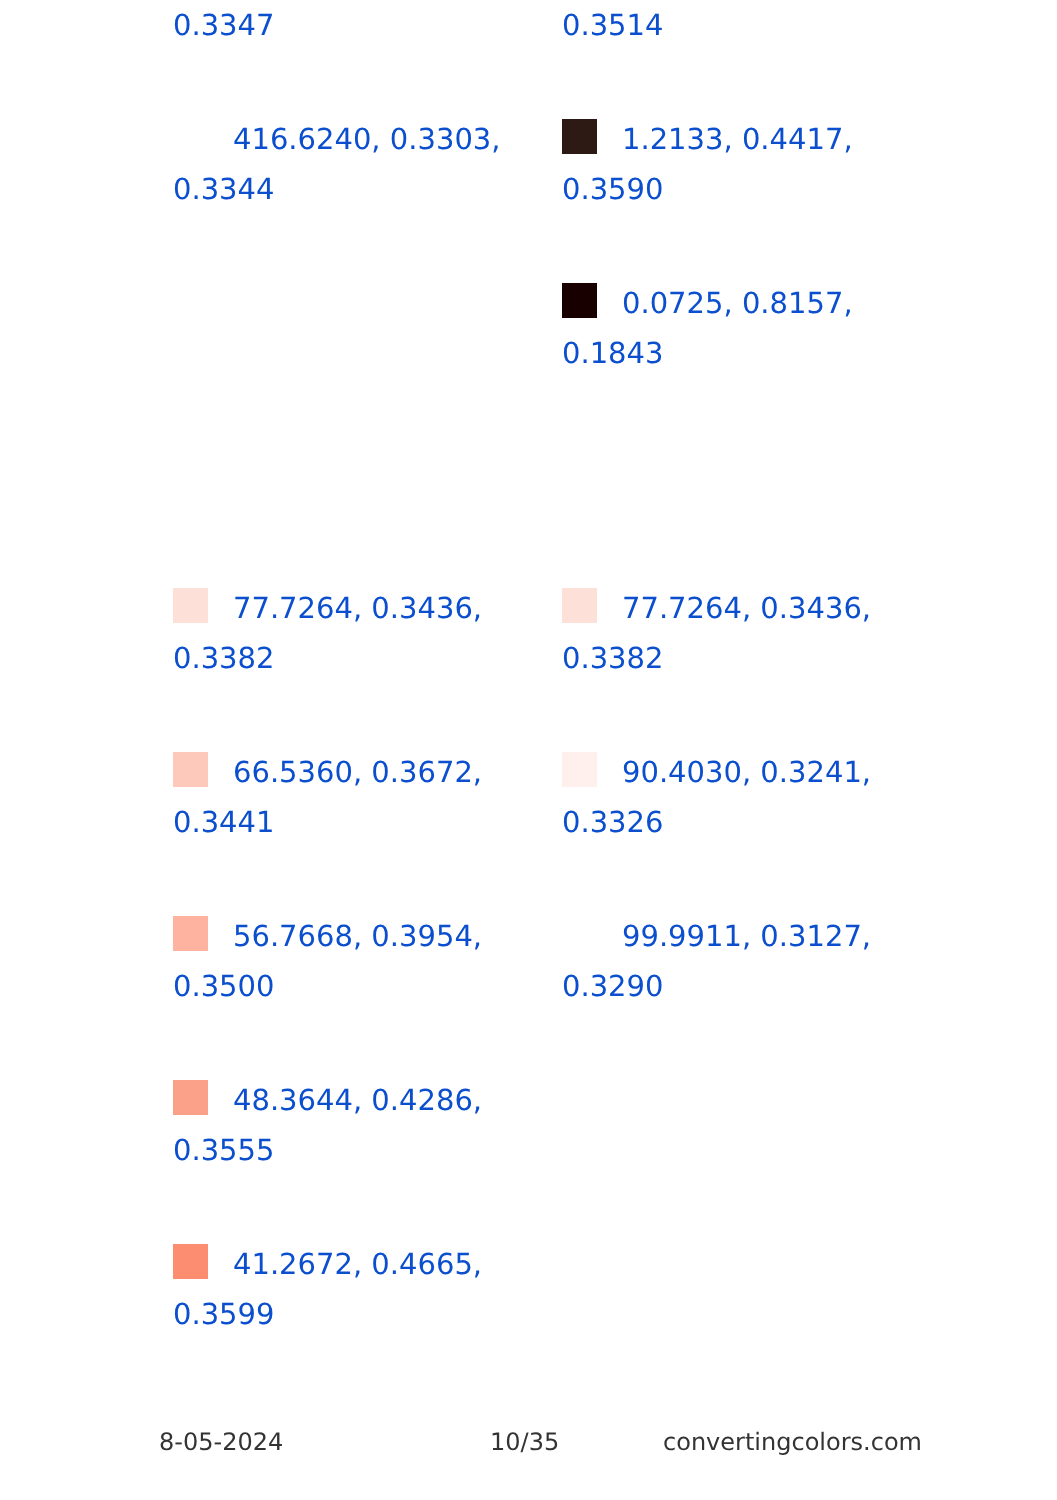0.3347 0.3514
416.6240, 0.3303, 0.3344
1.2133, 0.4417, 0.3590
0.0725, 0.8157, 0.1843
77.7264, 0.3436, 0.3382
77.7264, 0.3436, 0.3382
66.5360, 0.3672, 0.3441
90.4030, 0.3241, 0.3326
56.7668, 0.3954, 0.3500
99.9911, 0.3127, 0.3290
48.3644, 0.4286, 0.3555
41.2672, 0.4665, 0.3599
8-05-2024 10/35 convertingcolors.com